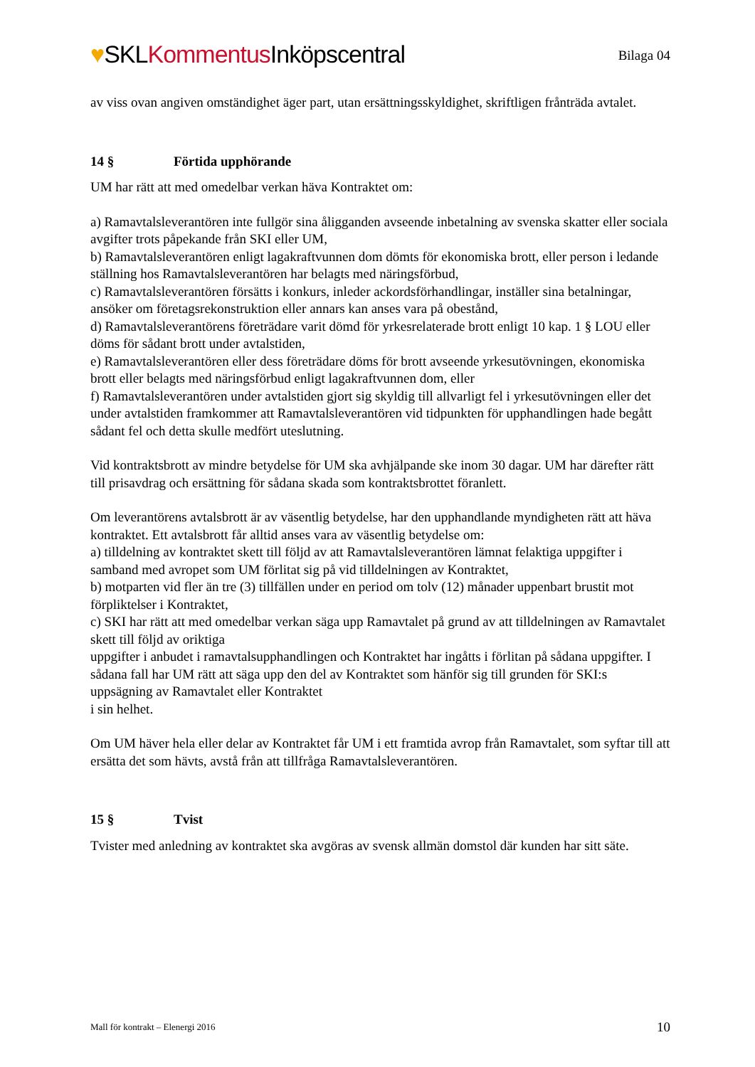♥SKLKommentus Inköpscentral
Bilaga 04
av viss ovan angiven omständighet äger part, utan ersättningsskyldighet, skriftligen frånträda avtalet.
14 § Förtida upphörande
UM har rätt att med omedelbar verkan häva Kontraktet om:
a) Ramavtalsleverantören inte fullgör sina åligganden avseende inbetalning av svenska skatter eller sociala avgifter trots påpekande från SKI eller UM,
b) Ramavtalsleverantören enligt lagakraftvunnen dom dömts för ekonomiska brott, eller person i ledande ställning hos Ramavtalsleverantören har belagts med näringsförbud,
c) Ramavtalsleverantören försätts i konkurs, inleder ackordsförhandlingar, inställer sina betalningar, ansöker om företagsrekonstruktion eller annars kan anses vara på obestånd,
d) Ramavtalsleverantörens företrädare varit dömd för yrkesrelaterade brott enligt 10 kap. 1 § LOU eller döms för sådant brott under avtalstiden,
e) Ramavtalsleverantören eller dess företrädare döms för brott avseende yrkesutövningen, ekonomiska brott eller belagts med näringsförbud enligt lagakraftvunnen dom, eller
f) Ramavtalsleverantören under avtalstiden gjort sig skyldig till allvarligt fel i yrkesutövningen eller det under avtalstiden framkommer att Ramavtalsleverantören vid tidpunkten för upphandlingen hade begått sådant fel och detta skulle medfört uteslutning.
Vid kontraktsbrott av mindre betydelse för UM ska avhjälpande ske inom 30 dagar. UM har därefter rätt till prisavdrag och ersättning för sådana skada som kontraktsbrottet föranlett.
Om leverantörens avtalsbrott är av väsentlig betydelse, har den upphandlande myndigheten rätt att häva kontraktet. Ett avtalsbrott får alltid anses vara av väsentlig betydelse om:
a) tilldelning av kontraktet skett till följd av att Ramavtalsleverantören lämnat felaktiga uppgifter i samband med avropet som UM förlitat sig på vid tilldelningen av Kontraktet,
b) motparten vid fler än tre (3) tillfällen under en period om tolv (12) månader uppenbart brustit mot förpliktelser i Kontraktet,
c) SKI har rätt att med omedelbar verkan säga upp Ramavtalet på grund av att tilldelningen av Ramavtalet skett till följd av oriktiga
uppgifter i anbudet i ramavtalsupphandlingen och Kontraktet har ingåtts i förlitan på sådana uppgifter. I sådana fall har UM rätt att säga upp den del av Kontraktet som hänför sig till grunden för SKI:s uppsägning av Ramavtalet eller Kontraktet
i sin helhet.
Om UM häver hela eller delar av Kontraktet får UM i ett framtida avrop från Ramavtalet, som syftar till att ersätta det som hävts, avstå från att tillfråga Ramavtalsleverantören.
15 § Tvist
Tvister med anledning av kontraktet ska avgöras av svensk allmän domstol där kunden har sitt säte.
Mall för kontrakt – Elenergi 2016 10